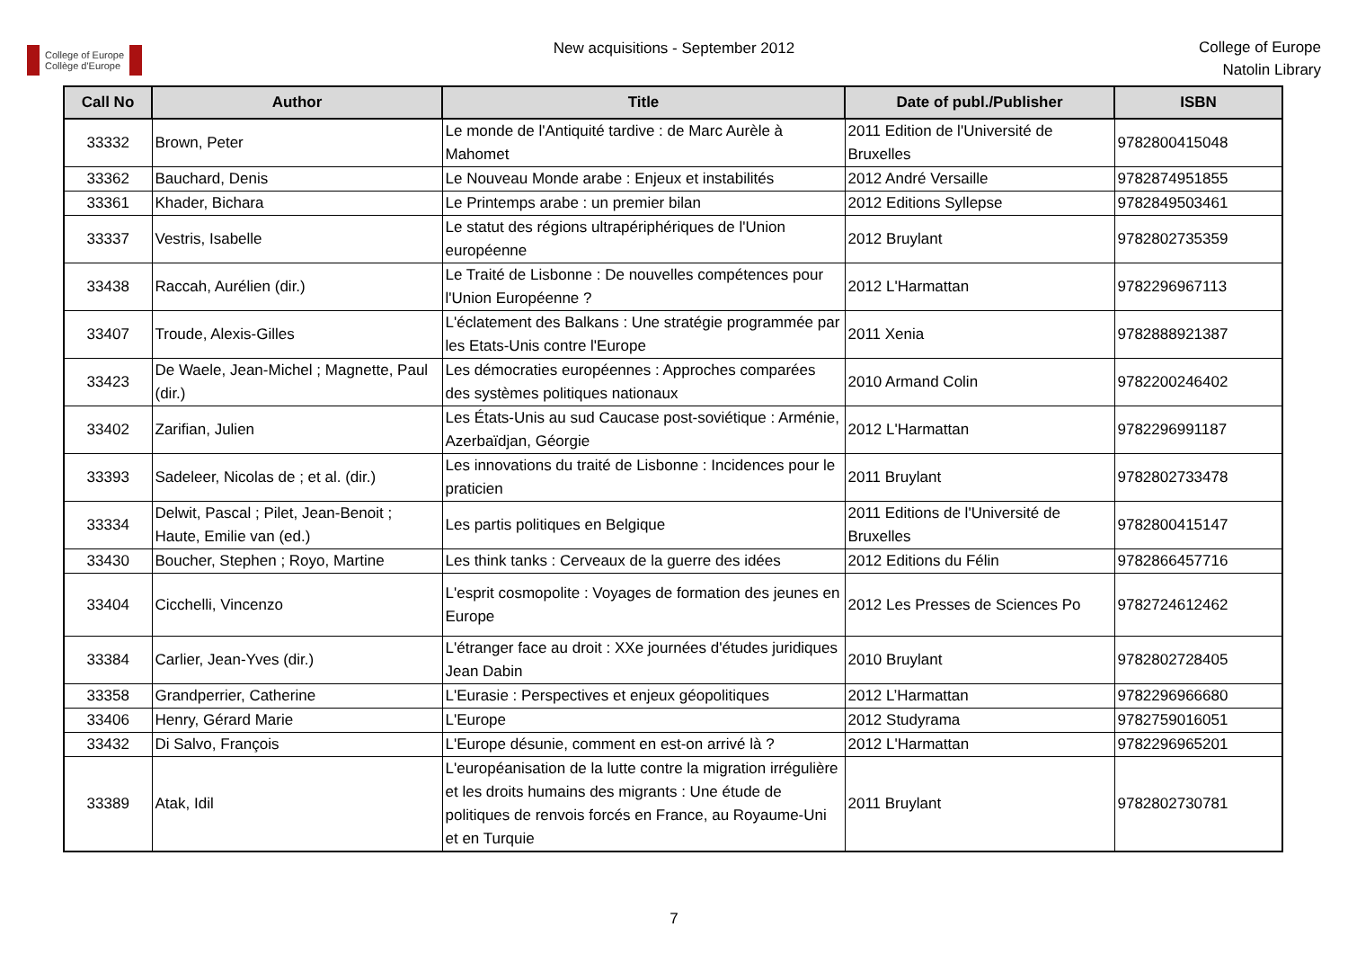College of Europe
Collège d'Europe
New acquisitions - September 2012
College of Europe
Natolin Library
| Call No | Author | Title | Date of publ./Publisher | ISBN |
| --- | --- | --- | --- | --- |
| 33332 | Brown, Peter | Le monde de l'Antiquité tardive : de Marc Aurèle à Mahomet | 2011 Edition de l'Université de Bruxelles | 9782800415048 |
| 33362 | Bauchard, Denis | Le Nouveau Monde arabe : Enjeux et instabilités | 2012 André Versaille | 9782874951855 |
| 33361 | Khader, Bichara | Le Printemps arabe : un premier bilan | 2012 Editions Syllepse | 9782849503461 |
| 33337 | Vestris, Isabelle | Le statut des régions ultrapériphériques de l'Union européenne | 2012 Bruylant | 9782802735359 |
| 33438 | Raccah, Aurélien (dir.) | Le Traité de Lisbonne : De nouvelles compétences pour l'Union Européenne ? | 2012 L'Harmattan | 9782296967113 |
| 33407 | Troude, Alexis-Gilles | L'éclatement des Balkans : Une stratégie programmée par les Etats-Unis contre l'Europe | 2011 Xenia | 9782888921387 |
| 33423 | De Waele, Jean-Michel ; Magnette, Paul (dir.) | Les démocraties européennes : Approches comparées des systèmes politiques nationaux | 2010 Armand Colin | 9782200246402 |
| 33402 | Zarifian, Julien | Les États-Unis au sud Caucase post-soviétique : Arménie, Azerbaïdjan, Géorgie | 2012 L'Harmattan | 9782296991187 |
| 33393 | Sadeleer, Nicolas de ; et al. (dir.) | Les innovations du traité de Lisbonne : Incidences pour le praticien | 2011 Bruylant | 9782802733478 |
| 33334 | Delwit, Pascal ; Pilet, Jean-Benoit ; Haute, Emilie van (ed.) | Les partis politiques en Belgique | 2011 Editions de l'Université de Bruxelles | 9782800415147 |
| 33430 | Boucher, Stephen ; Royo, Martine | Les think tanks : Cerveaux de la guerre des idées | 2012 Editions du Félin | 9782866457716 |
| 33404 | Cicchelli, Vincenzo | L'esprit cosmopolite : Voyages de formation des jeunes en Europe | 2012 Les Presses de Sciences Po | 9782724612462 |
| 33384 | Carlier, Jean-Yves (dir.) | L'étranger face au droit : XXe journées d'études juridiques Jean Dabin | 2010 Bruylant | 9782802728405 |
| 33358 | Grandperrier, Catherine | L'Eurasie : Perspectives et enjeux géopolitiques | 2012 L’Harmattan | 9782296966680 |
| 33406 | Henry, Gérard Marie | L'Europe | 2012 Studyrama | 9782759016051 |
| 33432 | Di Salvo, François | L'Europe désunie, comment en est-on arrivé là ? | 2012 L'Harmattan | 9782296965201 |
| 33389 | Atak, Idil | L'européanisation de la lutte contre la migration irrégulière et les droits humains des migrants : Une étude de politiques de renvois forcés en France, au Royaume-Uni et en Turquie | 2011 Bruylant | 9782802730781 |
7